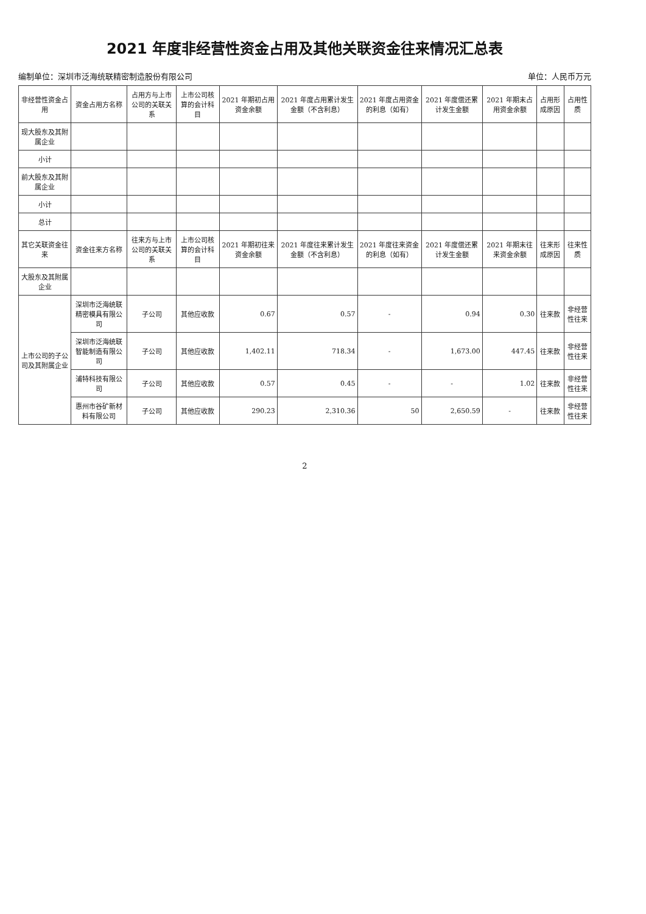2021 年度非经营性资金占用及其他关联资金往来情况汇总表
编制单位：深圳市泛海统联精密制造股份有限公司 单位：人民币万元
| 非经营性资金占用 | 资金占用方名称 | 占用方与上市公司的关联关系 | 上市公司核算的会计科目 | 2021 年期初占用资金余额 | 2021 年度占用累计发生金额（不含利息） | 2021 年度占用资金的利息（如有） | 2021 年度偿还累计发生金额 | 2021 年期末占用资金余额 | 占用形成原因 | 占用性质 |
| --- | --- | --- | --- | --- | --- | --- | --- | --- | --- | --- |
| 现大股东及其附属企业 | | | | | | | | | | |
| 小计 | | | | | | | | | | |
| 前大股东及其附属企业 | | | | | | | | | | |
| 小计 | | | | | | | | | | |
| 总计 | | | | | | | | | | |
| 其它关联资金往来 | 资金往来方名称 | 往来方与上市公司的关联关系 | 上市公司核算的会计科目 | 2021 年期初往来资金余额 | 2021 年度往来累计发生金额（不含利息） | 2021 年度往来资金的利息（如有） | 2021 年度偿还累计发生金额 | 2021 年期末往来资金余额 | 往来形成原因 | 往来性质 |
| 大股东及其附属企业 | | | | | | | | | | |
| 上市公司的子公司及其附属企业 | 深圳市泛海统联精密模具有限公司 | 子公司 | 其他应收款 | 0.67 | 0.57 | - | 0.94 | 0.30 | 往来款 | 非经营性往来 |
| | 深圳市泛海统联智能制造有限公司 | 子公司 | 其他应收款 | 1,402.11 | 718.34 | - | 1,673.00 | 447.45 | 往来款 | 非经营性往来 |
| | 浦特科技有限公司 | 子公司 | 其他应收款 | 0.57 | 0.45 | - | - | 1.02 | 往来款 | 非经营性往来 |
| | 惠州市谷矿新材料有限公司 | 子公司 | 其他应收款 | 290.23 | 2,310.36 | 50 | 2,650.59 | - | 往来款 | 非经营性往来 |
2